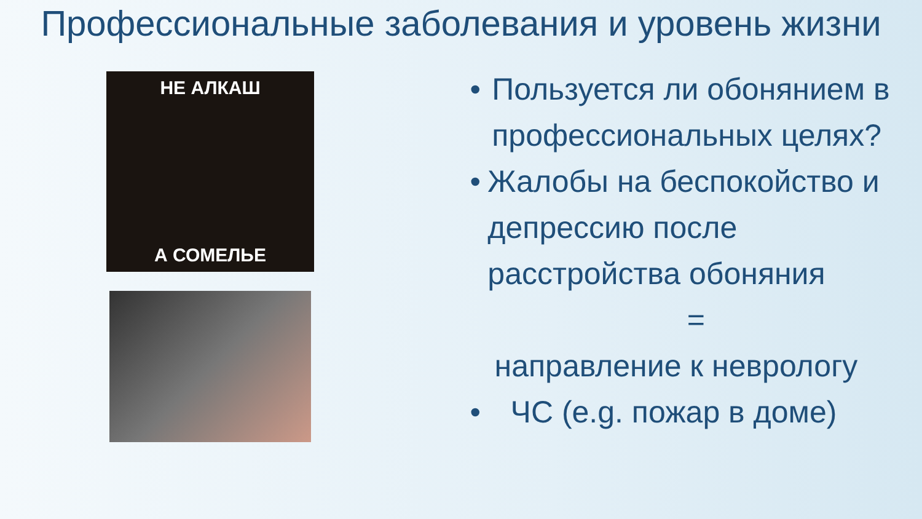Профессиональные заболевания и уровень жизни
НЕ АЛКАШ
А СОМЕЛЬЕ
• Пользуется ли обонянием в профессиональных целях?
• Жалобы на беспокойство и депрессию после расстройства обоняния
=
направление к неврологу
• ЧС (e.g. пожар в доме)